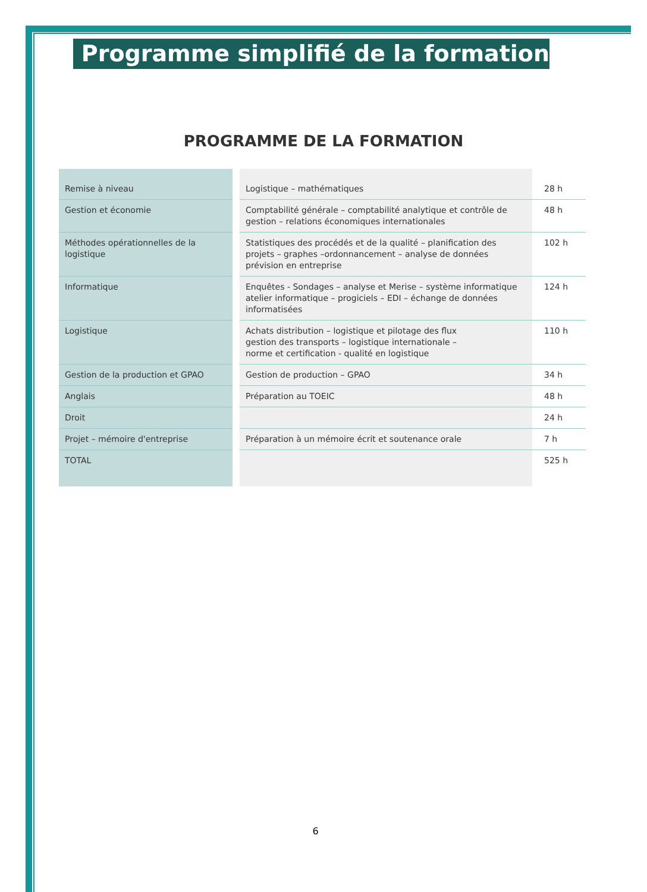Programme simplifié de la formation
PROGRAMME DE LA FORMATION
| Remise à niveau | Logistique – mathématiques | 28 h |
| Gestion et économie | Comptabilité générale – comptabilité analytique et contrôle de gestion – relations économiques internationales | 48 h |
| Méthodes opérationnelles de la logistique | Statistiques des procédés et de la qualité – planification des projets – graphes –ordonnancement – analyse de données prévision en entreprise | 102 h |
| Informatique | Enquêtes - Sondages – analyse et Merise – système informatique atelier informatique – progiciels – EDI – échange de données informatisées | 124 h |
| Logistique | Achats distribution – logistique et pilotage des flux gestion des transports – logistique internationale – norme et certification - qualité en logistique | 110 h |
| Gestion de la production et GPAO | Gestion de production – GPAO | 34 h |
| Anglais | Préparation au TOEIC | 48 h |
| Droit | | 24 h |
| Projet – mémoire d'entreprise | Préparation à un mémoire écrit et soutenance orale | 7 h |
| TOTAL | | 525 h |
6